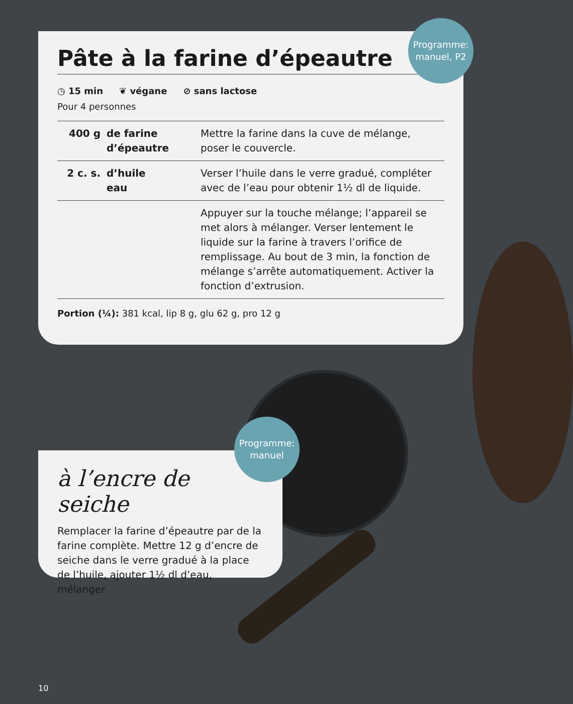Pâte à la farine d’épeautre
◷ 15 min ❦ végane ⊘ sans lactose
Pour 4 personnes
| 400 g | de farine d’épeautre | Mettre la farine dans la cuve de mélange, poser le couvercle. |
| 2 c. s. | d’huile eau | Verser l’huile dans le verre gradué, compléter avec de l’eau pour obtenir 1½ dl de liquide. |
| | | Appuyer sur la touche mélange; l’appareil se met alors à mélanger. Verser lentement le liquide sur la farine à travers l’orifice de remplissage. Au bout de 3 min, la fonction de mélange s’arrête automatiquement. Activer la fonction d’extrusion. |
Portion (¼): 381 kcal, lip 8 g, glu 62 g, pro 12 g
Programme:
manuel, P2
à l’encre de seiche
Remplacer la farine d’épeautre par de la farine complète. Mettre 12 g d’encre de seiche dans le verre gradué à la place de l’huile, ajouter 1½ dl d’eau, mélanger.
Programme:
manuel
10